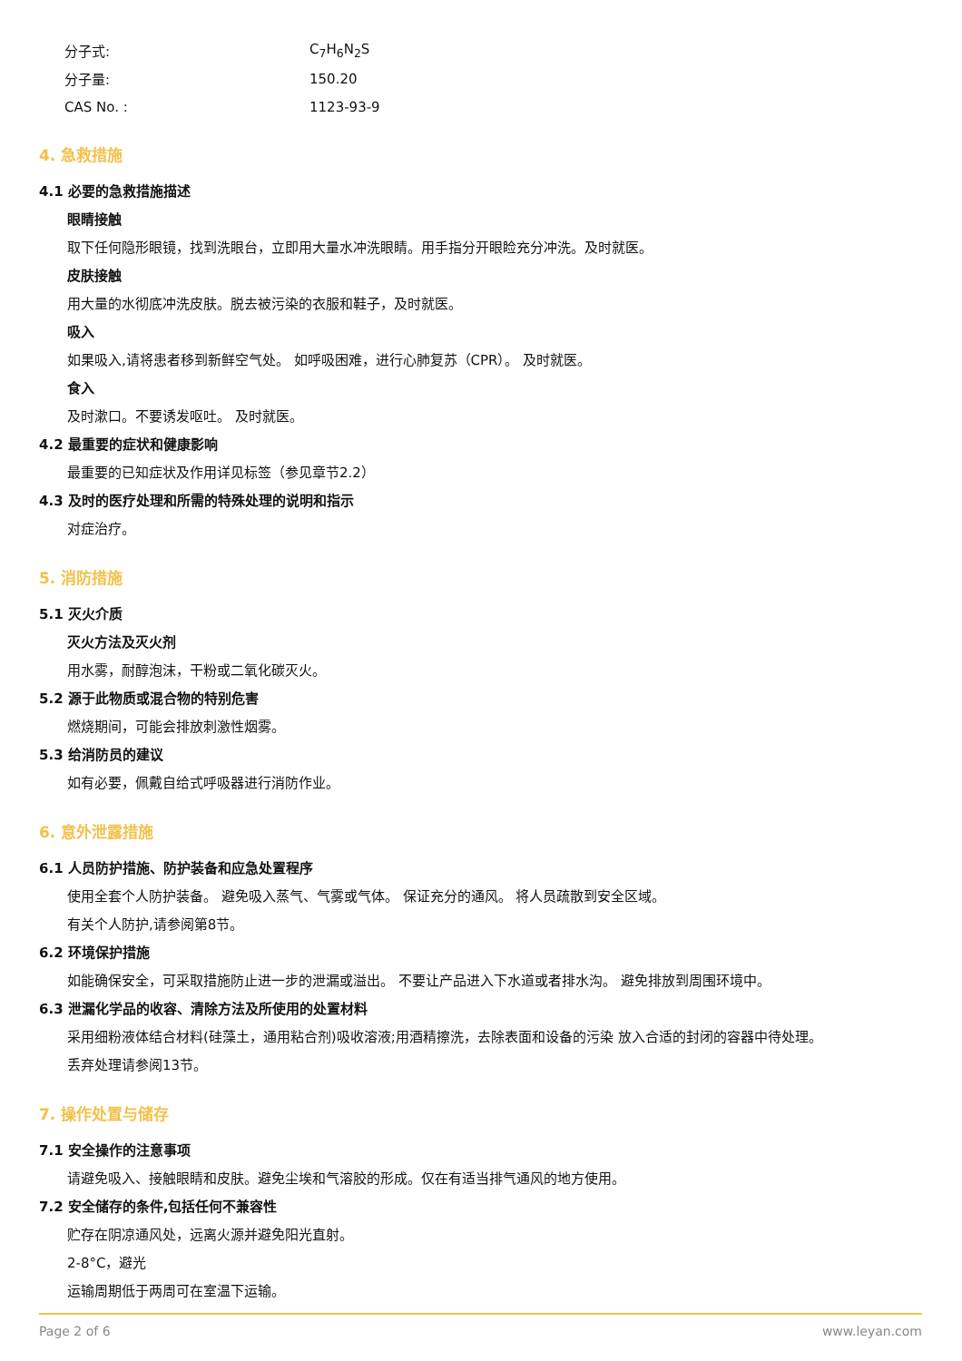分子式: C<sub>7</sub>H<sub>6</sub>N<sub>2</sub>S
分子量: 150.20
CAS No. : 1123-93-9
4. 急救措施
4.1 必要的急救措施描述
眼睛接触
取下任何隐形眼镜，找到洗眼台，立即用大量水冲洗眼睛。用手指分开眼睑充分冲洗。及时就医。
皮肤接触
用大量的水彻底冲洗皮肤。脱去被污染的衣服和鞋子，及时就医。
吸入
如果吸入,请将患者移到新鲜空气处。 如呼吸困难，进行心肺复苏（CPR）。 及时就医。
食入
及时漱口。不要诱发呕吐。 及时就医。
4.2 最重要的症状和健康影响
最重要的已知症状及作用详见标签（参见章节2.2）
4.3 及时的医疗处理和所需的特殊处理的说明和指示
对症治疗。
5. 消防措施
5.1 灭火介质
灭火方法及灭火剂
用水雾，耐醇泡沫，干粉或二氧化碳灭火。
5.2 源于此物质或混合物的特别危害
燃烧期间，可能会排放刺激性烟雾。
5.3 给消防员的建议
如有必要，佩戴自给式呼吸器进行消防作业。
6. 意外泄露措施
6.1 人员防护措施、防护装备和应急处置程序
使用全套个人防护装备。 避免吸入蒸气、气雾或气体。 保证充分的通风。 将人员疏散到安全区域。
有关个人防护,请参阅第8节。
6.2 环境保护措施
如能确保安全，可采取措施防止进一步的泄漏或溢出。 不要让产品进入下水道或者排水沟。 避免排放到周围环境中。
6.3 泄漏化学品的收容、清除方法及所使用的处置材料
采用细粉液体结合材料(硅藻土，通用粘合剂)吸收溶液;用酒精擦洗，去除表面和设备的污染 放入合适的封闭的容器中待处理。
丢弃处理请参阅13节。
7. 操作处置与储存
7.1 安全操作的注意事项
请避免吸入、接触眼睛和皮肤。避免尘埃和气溶胶的形成。仅在有适当排气通风的地方使用。
7.2 安全储存的条件,包括任何不兼容性
贮存在阴凉通风处，远离火源并避免阳光直射。
2-8°C，避光
运输周期低于两周可在室温下运输。
Page 2 of 6 www.leyan.com